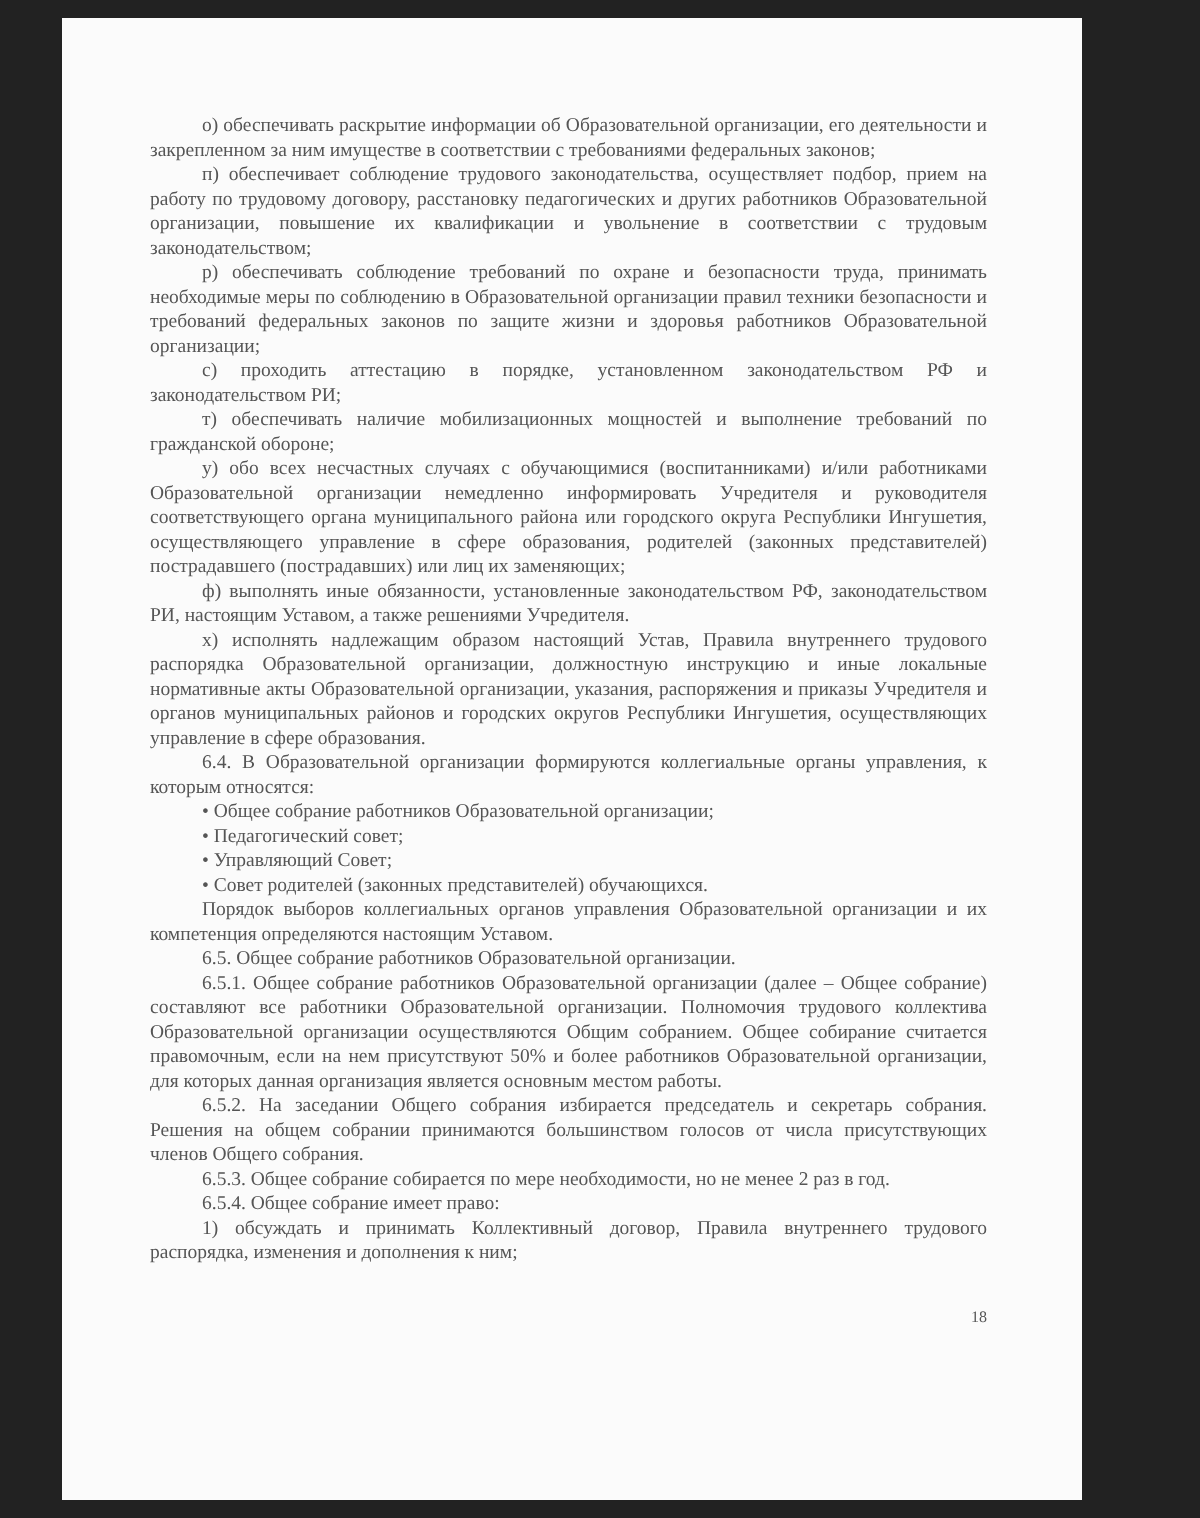о) обеспечивать раскрытие информации об Образовательной организации, его деятельности и закрепленном за ним имуществе в соответствии с требованиями федеральных законов;
п) обеспечивает соблюдение трудового законодательства, осуществляет подбор, прием на работу по трудовому договору, расстановку педагогических и других работников Образовательной организации, повышение их квалификации и увольнение в соответствии с трудовым законодательством;
р) обеспечивать соблюдение требований по охране и безопасности труда, принимать необходимые меры по соблюдению в Образовательной организации правил техники безопасности и требований федеральных законов по защите жизни и здоровья работников Образовательной организации;
с) проходить аттестацию в порядке, установленном законодательством РФ и законодательством РИ;
т) обеспечивать наличие мобилизационных мощностей и выполнение требований по гражданской обороне;
у) обо всех несчастных случаях с обучающимися (воспитанниками) и/или работниками Образовательной организации немедленно информировать Учредителя и руководителя соответствующего органа муниципального района или городского округа Республики Ингушетия, осуществляющего управление в сфере образования, родителей (законных представителей) пострадавшего (пострадавших) или лиц их заменяющих;
ф) выполнять иные обязанности, установленные законодательством РФ, законодательством РИ, настоящим Уставом, а также решениями Учредителя.
х) исполнять надлежащим образом настоящий Устав, Правила внутреннего трудового распорядка Образовательной организации, должностную инструкцию и иные локальные нормативные акты Образовательной организации, указания, распоряжения и приказы Учредителя и органов муниципальных районов и городских округов Республики Ингушетия, осуществляющих управление в сфере образования.
6.4. В Образовательной организации формируются коллегиальные органы управления, к которым относятся:
• Общее собрание работников Образовательной организации;
• Педагогический совет;
• Управляющий Совет;
• Совет родителей (законных представителей) обучающихся.
Порядок выборов коллегиальных органов управления Образовательной организации и их компетенция определяются настоящим Уставом.
6.5. Общее собрание работников Образовательной организации.
6.5.1. Общее собрание работников Образовательной организации (далее – Общее собрание) составляют все работники Образовательной организации. Полномочия трудового коллектива Образовательной организации осуществляются Общим собранием. Общее собирание считается правомочным, если на нем присутствуют 50% и более работников Образовательной организации, для которых данная организация является основным местом работы.
6.5.2. На заседании Общего собрания избирается председатель и секретарь собрания. Решения на общем собрании принимаются большинством голосов от числа присутствующих членов Общего собрания.
6.5.3. Общее собрание собирается по мере необходимости, но не менее 2 раз в год.
6.5.4. Общее собрание имеет право:
1) обсуждать и принимать Коллективный договор, Правила внутреннего трудового распорядка, изменения и дополнения к ним;
18